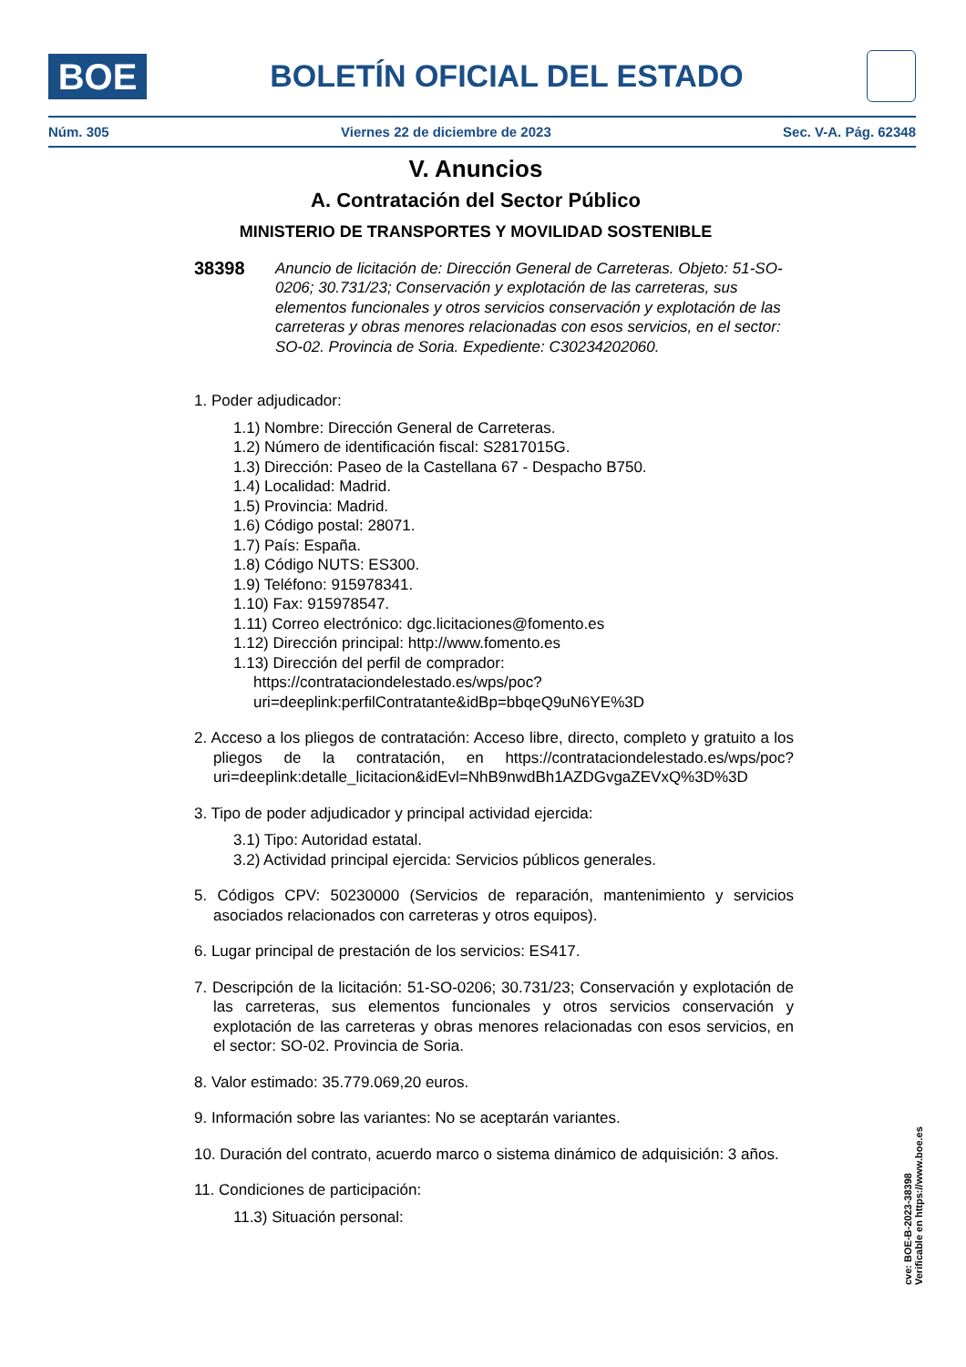BOE
BOLETÍN OFICIAL DEL ESTADO
Núm. 305 Viernes 22 de diciembre de 2023 Sec. V-A. Pág. 62348
V. Anuncios
A. Contratación del Sector Público
MINISTERIO DE TRANSPORTES Y MOVILIDAD SOSTENIBLE
38398 Anuncio de licitación de: Dirección General de Carreteras. Objeto: 51-SO-0206; 30.731/23; Conservación y explotación de las carreteras, sus elementos funcionales y otros servicios conservación y explotación de las carreteras y obras menores relacionadas con esos servicios, en el sector: SO-02. Provincia de Soria. Expediente: C30234202060.
1. Poder adjudicador:
1.1) Nombre: Dirección General de Carreteras.
1.2) Número de identificación fiscal: S2817015G.
1.3) Dirección: Paseo de la Castellana 67 - Despacho B750.
1.4) Localidad: Madrid.
1.5) Provincia: Madrid.
1.6) Código postal: 28071.
1.7) País: España.
1.8) Código NUTS: ES300.
1.9) Teléfono: 915978341.
1.10) Fax: 915978547.
1.11) Correo electrónico: dgc.licitaciones@fomento.es
1.12) Dirección principal: http://www.fomento.es
1.13) Dirección del perfil de comprador: https://contrataciondelestado.es/wps/poc?uri=deeplink:perfilContratante&idBp=bbqeQ9uN6YE%3D
2. Acceso a los pliegos de contratación: Acceso libre, directo, completo y gratuito a los pliegos de la contratación, en https://contrataciondelestado.es/wps/poc?uri=deeplink:detalle_licitacion&idEvl=NhB9nwdBh1AZDGvgaZEVxQ%3D%3D
3. Tipo de poder adjudicador y principal actividad ejercida:
3.1) Tipo: Autoridad estatal.
3.2) Actividad principal ejercida: Servicios públicos generales.
5. Códigos CPV: 50230000 (Servicios de reparación, mantenimiento y servicios asociados relacionados con carreteras y otros equipos).
6. Lugar principal de prestación de los servicios: ES417.
7. Descripción de la licitación: 51-SO-0206; 30.731/23; Conservación y explotación de las carreteras, sus elementos funcionales y otros servicios conservación y explotación de las carreteras y obras menores relacionadas con esos servicios, en el sector: SO-02. Provincia de Soria.
8. Valor estimado: 35.779.069,20 euros.
9. Información sobre las variantes: No se aceptarán variantes.
10. Duración del contrato, acuerdo marco o sistema dinámico de adquisición: 3 años.
11. Condiciones de participación:
11.3) Situación personal:
cve: BOE-B-2023-38398
Verificable en https://www.boe.es